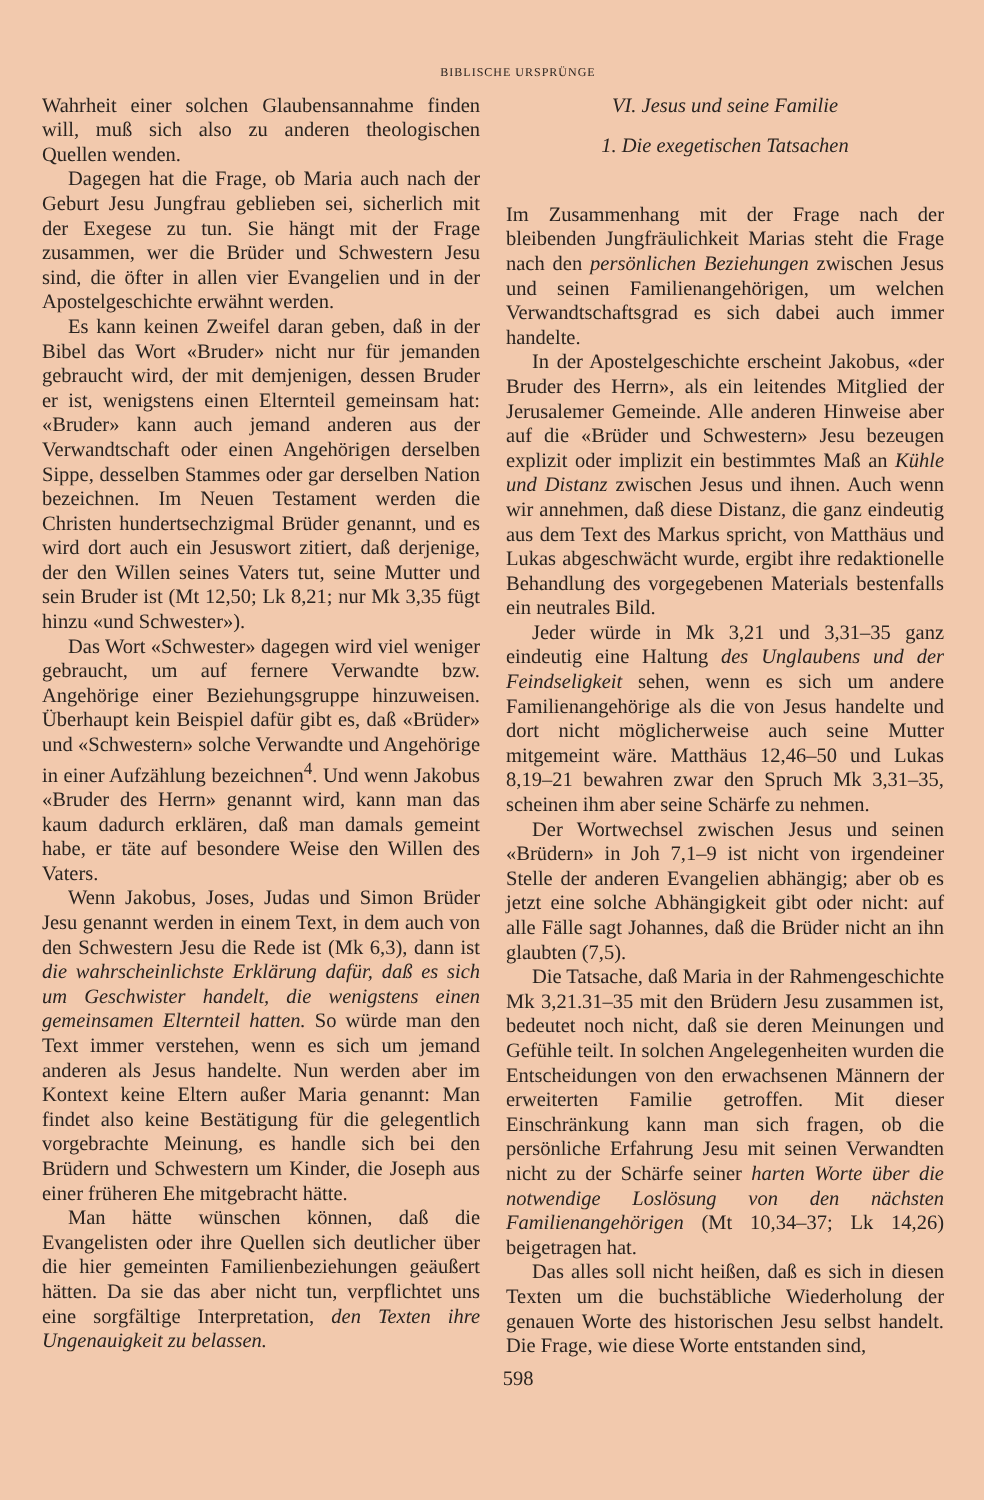BIBLISCHE URSPRÜNGE
Wahrheit einer solchen Glaubensannahme finden will, muß sich also zu anderen theologischen Quellen wenden.
Dagegen hat die Frage, ob Maria auch nach der Geburt Jesu Jungfrau geblieben sei, sicherlich mit der Exegese zu tun. Sie hängt mit der Frage zusammen, wer die Brüder und Schwestern Jesu sind, die öfter in allen vier Evangelien und in der Apostelgeschichte erwähnt werden.
Es kann keinen Zweifel daran geben, daß in der Bibel das Wort «Bruder» nicht nur für jemanden gebraucht wird, der mit demjenigen, dessen Bruder er ist, wenigstens einen Elternteil gemeinsam hat: «Bruder» kann auch jemand anderen aus der Verwandtschaft oder einen Angehörigen derselben Sippe, desselben Stammes oder gar derselben Nation bezeichnen. Im Neuen Testament werden die Christen hundertsechzigmal Brüder genannt, und es wird dort auch ein Jesuswort zitiert, daß derjenige, der den Willen seines Vaters tut, seine Mutter und sein Bruder ist (Mt 12,50; Lk 8,21; nur Mk 3,35 fügt hinzu «und Schwester»).
Das Wort «Schwester» dagegen wird viel weniger gebraucht, um auf fernere Verwandte bzw. Angehörige einer Beziehungsgruppe hinzuweisen. Überhaupt kein Beispiel dafür gibt es, daß «Brüder» und «Schwestern» solche Verwandte und Angehörige in einer Aufzählung bezeichnen<sup>4</sup>. Und wenn Jakobus «Bruder des Herrn» genannt wird, kann man das kaum dadurch erklären, daß man damals gemeint habe, er täte auf besondere Weise den Willen des Vaters.
Wenn Jakobus, Joses, Judas und Simon Brüder Jesu genannt werden in einem Text, in dem auch von den Schwestern Jesu die Rede ist (Mk 6,3), dann ist die wahrscheinlichste Erklärung dafür, daß es sich um Geschwister handelt, die wenigstens einen gemeinsamen Elternteil hatten. So würde man den Text immer verstehen, wenn es sich um jemand anderen als Jesus handelte. Nun werden aber im Kontext keine Eltern außer Maria genannt: Man findet also keine Bestätigung für die gelegentlich vorgebrachte Meinung, es handle sich bei den Brüdern und Schwestern um Kinder, die Joseph aus einer früheren Ehe mitgebracht hätte.
Man hätte wünschen können, daß die Evangelisten oder ihre Quellen sich deutlicher über die hier gemeinten Familienbeziehungen geäußert hätten. Da sie das aber nicht tun, verpflichtet uns eine sorgfältige Interpretation, den Texten ihre Ungenauigkeit zu belassen.
VI. Jesus und seine Familie
1. Die exegetischen Tatsachen
Im Zusammenhang mit der Frage nach der bleibenden Jungfräulichkeit Marias steht die Frage nach den persönlichen Beziehungen zwischen Jesus und seinen Familienangehörigen, um welchen Verwandtschaftsgrad es sich dabei auch immer handelte.
In der Apostelgeschichte erscheint Jakobus, «der Bruder des Herrn», als ein leitendes Mitglied der Jerusalemer Gemeinde. Alle anderen Hinweise aber auf die «Brüder und Schwestern» Jesu bezeugen explizit oder implizit ein bestimmtes Maß an Kühle und Distanz zwischen Jesus und ihnen. Auch wenn wir annehmen, daß diese Distanz, die ganz eindeutig aus dem Text des Markus spricht, von Matthäus und Lukas abgeschwächt wurde, ergibt ihre redaktionelle Behandlung des vorgegebenen Materials bestenfalls ein neutrales Bild.
Jeder würde in Mk 3,21 und 3,31–35 ganz eindeutig eine Haltung des Unglaubens und der Feindseligkeit sehen, wenn es sich um andere Familienangehörige als die von Jesus handelte und dort nicht möglicherweise auch seine Mutter mitgemeint wäre. Matthäus 12,46–50 und Lukas 8,19–21 bewahren zwar den Spruch Mk 3,31–35, scheinen ihm aber seine Schärfe zu nehmen.
Der Wortwechsel zwischen Jesus und seinen «Brüdern» in Joh 7,1–9 ist nicht von irgendeiner Stelle der anderen Evangelien abhängig; aber ob es jetzt eine solche Abhängigkeit gibt oder nicht: auf alle Fälle sagt Johannes, daß die Brüder nicht an ihn glaubten (7,5).
Die Tatsache, daß Maria in der Rahmengeschichte Mk 3,21.31–35 mit den Brüdern Jesu zusammen ist, bedeutet noch nicht, daß sie deren Meinungen und Gefühle teilt. In solchen Angelegenheiten wurden die Entscheidungen von den erwachsenen Männern der erweiterten Familie getroffen. Mit dieser Einschränkung kann man sich fragen, ob die persönliche Erfahrung Jesu mit seinen Verwandten nicht zu der Schärfe seiner harten Worte über die notwendige Loslösung von den nächsten Familienangehörigen (Mt 10,34–37; Lk 14,26) beigetragen hat.
Das alles soll nicht heißen, daß es sich in diesen Texten um die buchstäbliche Wiederholung der genauen Worte des historischen Jesu selbst handelt. Die Frage, wie diese Worte entstanden sind,
598